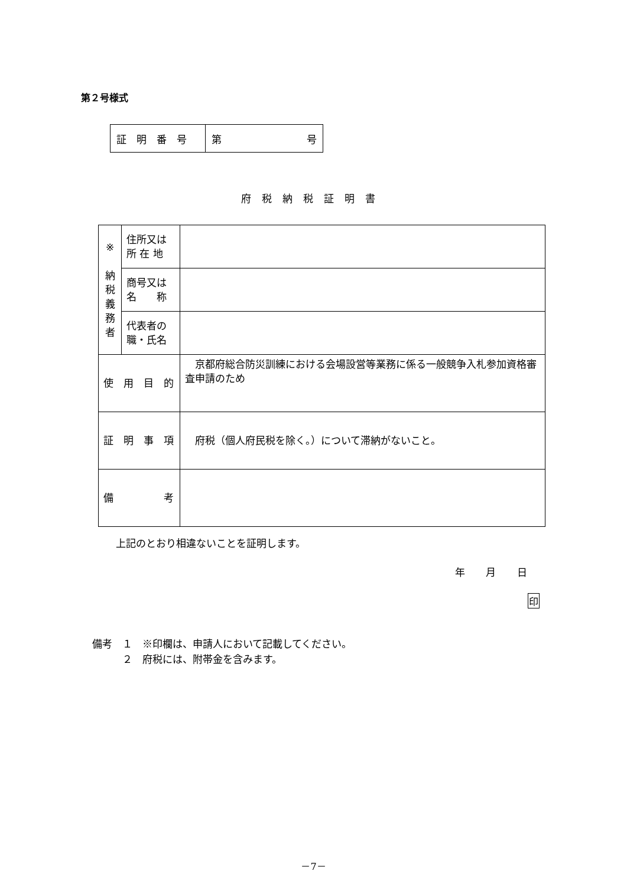第２号様式
| 証 明 番 号 | 第 号 |
府税納税証明書
| ※ 納 税 義 務 者 | 住所又は 所 在 地 | |
| | 商号又は 名 称 | |
| | 代表者の 職・氏名 | |
| 使 用 目 的 | | 京都府総合防災訓練における会場設営等業務に係る一般競争入札参加資格審査申請のため |
| 証 明 事 項 | | 府税（個人府民税を除く。）について滞納がないこと。 |
| 備 考 | | |
上記のとおり相違ないことを証明します。
年 月 日
印
備考　１　※印欄は、申請人において記載してください。
　　　２　府税には、附帯金を含みます。
－7－